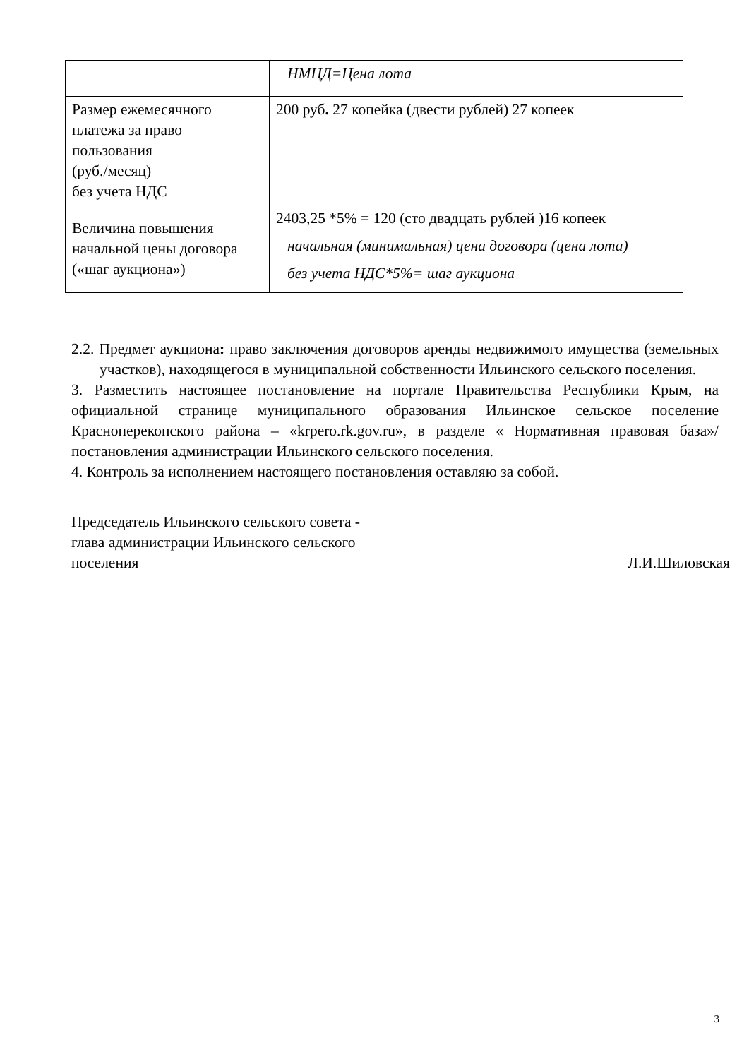| | НМЦД=Цена лота |
| Размер ежемесячного платежа за право пользования (руб./месяц) без учета НДС | 200 руб . 27 копейка (двести рублей) 27 копеек |
| Величина повышения начальной цены договора («шаг аукциона») | 2403,25 *5% = 120 (сто двадцать рублей )16 копеек начальная (минимальная) цена договора (цена лота) без учета НДС*5%= шаг аукциона |
2.2. Предмет аукциона: право заключения договоров аренды недвижимого имущества (земельных участков), находящегося в муниципальной собственности Ильинского сельского поселения.
3. Разместить настоящее постановление на портале Правительства Республики Крым, на официальной странице муниципального образования Ильинское сельское поселение Красноперекопского района – «krpero.rk.gov.ru», в разделе « Нормативная правовая база»/ постановления администрации Ильинского сельского поселения.
4. Контроль за исполнением настоящего постановления оставляю за собой.
Председатель Ильинского сельского совета -
глава администрации Ильинского сельского
поселения
Л.И.Шиловская
3